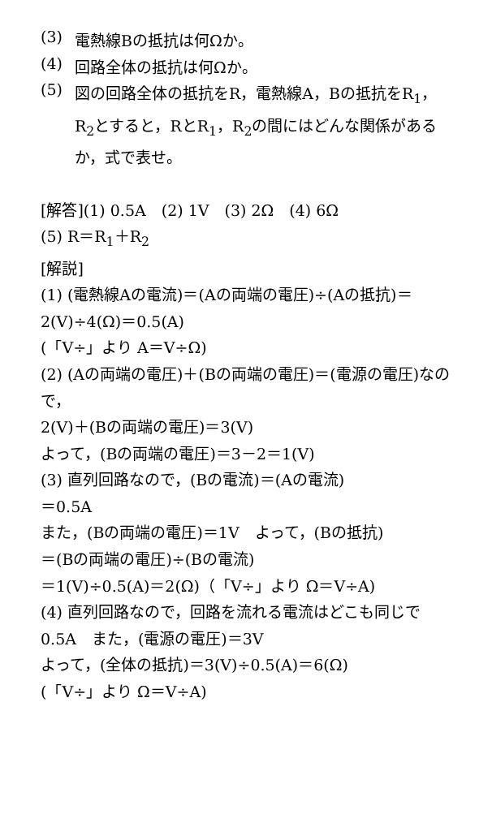(3)
電熱線Bの抵抗は何Ωか。
(4)
回路全体の抵抗は何Ωか。
(5)
図の回路全体の抵抗をR，電熱線A，Bの抵抗をR<sub>1</sub>，R<sub>2</sub>とすると，RとR<sub>1</sub>，R<sub>2</sub>の間にはどんな関係があるか，式で表せ。
[解答](1) 0.5A　(2) 1V　(3) 2Ω　(4) 6Ω
(5) R＝R<sub>1</sub>＋R<sub>2</sub>
[解説]
(1) (電熱線Aの電流)＝(Aの両端の電圧)÷(Aの抵抗)＝2(V)÷4(Ω)＝0.5(A)
(「V÷」より A＝V÷Ω)
(2) (Aの両端の電圧)＋(Bの両端の電圧)＝(電源の電圧)なので，
2(V)＋(Bの両端の電圧)＝3(V)
よって，(Bの両端の電圧)＝3－2＝1(V)
(3) 直列回路なので，(Bの電流)＝(Aの電流)
＝0.5A
また，(Bの両端の電圧)＝1V　よって，(Bの抵抗)
＝(Bの両端の電圧)÷(Bの電流)
＝1(V)÷0.5(A)＝2(Ω)（「V÷」より Ω＝V÷A)
(4) 直列回路なので，回路を流れる電流はどこも同じで0.5A　また，(電源の電圧)＝3V
よって，(全体の抵抗)＝3(V)÷0.5(A)＝6(Ω)
(「V÷」より Ω＝V÷A)